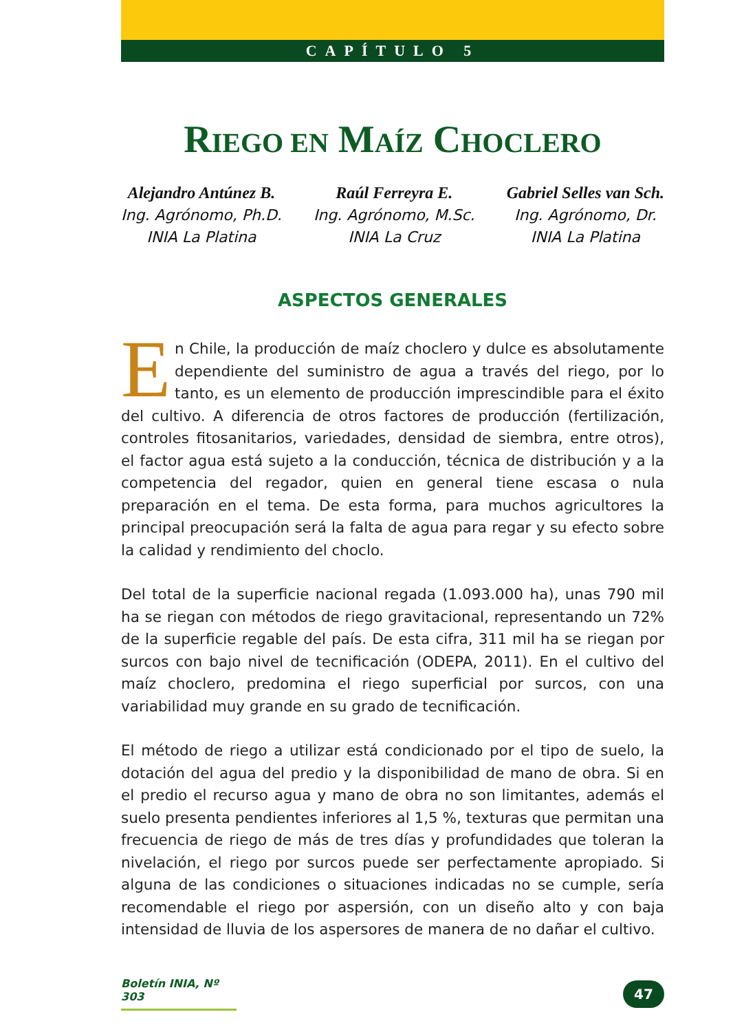CAPÍTULO 5
RIEGO EN MAÍZ CHOCLERO
Alejandro Antúnez B.
Ing. Agrónomo, Ph.D.
INIA La Platina
Raúl Ferreyra E.
Ing. Agrónomo, M.Sc.
INIA La Cruz
Gabriel Selles van Sch.
Ing. Agrónomo, Dr.
INIA La Platina
ASPECTOS GENERALES
En Chile, la producción de maíz choclero y dulce es absolutamente dependiente del suministro de agua a través del riego, por lo tanto, es un elemento de producción imprescindible para el éxito del cultivo. A diferencia de otros factores de producción (fertilización, controles fitosanitarios, variedades, densidad de siembra, entre otros), el factor agua está sujeto a la conducción, técnica de distribución y a la competencia del regador, quien en general tiene escasa o nula preparación en el tema. De esta forma, para muchos agricultores la principal preocupación será la falta de agua para regar y su efecto sobre la calidad y rendimiento del choclo.
Del total de la superficie nacional regada (1.093.000 ha), unas 790 mil ha se riegan con métodos de riego gravitacional, representando un 72% de la superficie regable del país. De esta cifra, 311 mil ha se riegan por surcos con bajo nivel de tecnificación (ODEPA, 2011). En el cultivo del maíz choclero, predomina el riego superficial por surcos, con una variabilidad muy grande en su grado de tecnificación.
El método de riego a utilizar está condicionado por el tipo de suelo, la dotación del agua del predio y la disponibilidad de mano de obra. Si en el predio el recurso agua y mano de obra no son limitantes, además el suelo presenta pendientes inferiores al 1,5 %, texturas que permitan una frecuencia de riego de más de tres días y profundidades que toleran la nivelación, el riego por surcos puede ser perfectamente apropiado. Si alguna de las condiciones o situaciones indicadas no se cumple, sería recomendable el riego por aspersión, con un diseño alto y con baja intensidad de lluvia de los aspersores de manera de no dañar el cultivo.
Boletín INIA, Nº 303
47